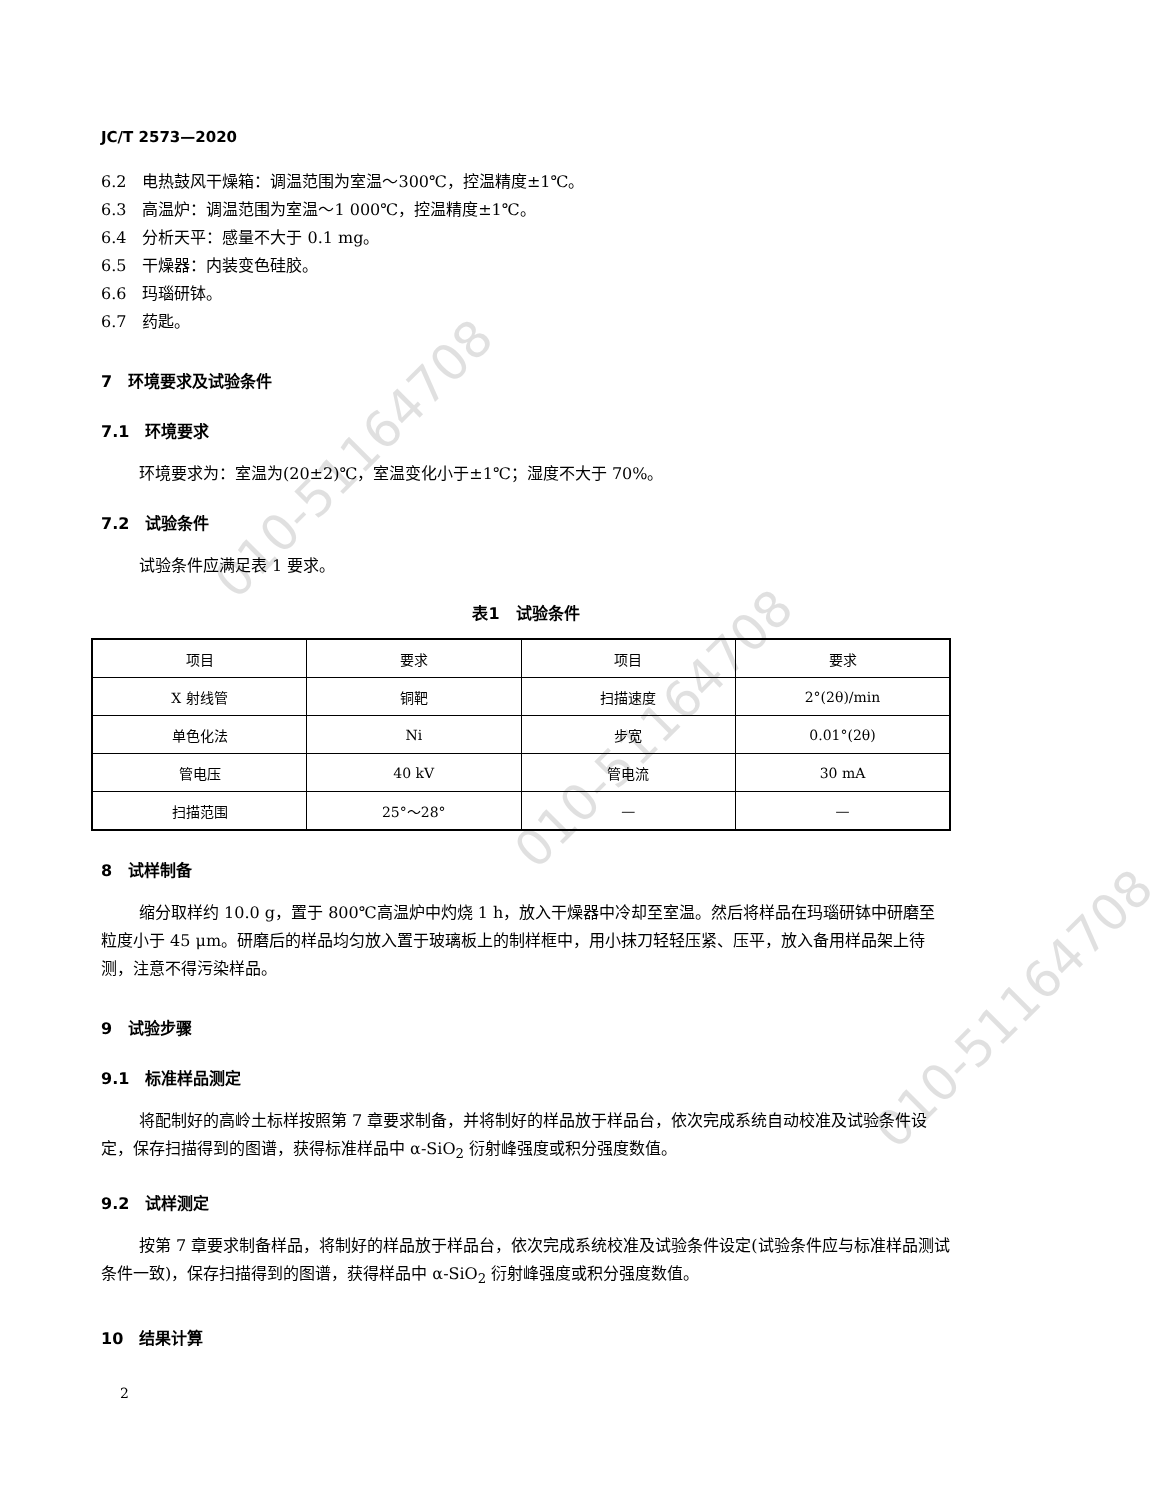010-51164708
010-51164708
010-51164708
JC/T 2573—2020
6.2　电热鼓风干燥箱：调温范围为室温～300℃，控温精度±1℃。
6.3　高温炉：调温范围为室温～1 000℃，控温精度±1℃。
6.4　分析天平：感量不大于 0.1 mg。
6.5　干燥器：内装变色硅胶。
6.6　玛瑙研钵。
6.7　药匙。
7　环境要求及试验条件
7.1　环境要求
环境要求为：室温为(20±2)℃，室温变化小于±1℃；湿度不大于 70%。
7.2　试验条件
试验条件应满足表 1 要求。
表1　试验条件
| 项目 | 要求 | 项目 | 要求 |
| X 射线管 | 铜靶 | 扫描速度 | 2°(2θ)/min |
| 单色化法 | Ni | 步宽 | 0.01°(2θ) |
| 管电压 | 40 kV | 管电流 | 30 mA |
| 扫描范围 | 25°～28° | — | — |
8　试样制备
缩分取样约 10.0 g，置于 800℃高温炉中灼烧 1 h，放入干燥器中冷却至室温。然后将样品在玛瑙研钵中研磨至粒度小于 45 μm。研磨后的样品均匀放入置于玻璃板上的制样框中，用小抹刀轻轻压紧、压平，放入备用样品架上待测，注意不得污染样品。
9　试验步骤
9.1　标准样品测定
将配制好的高岭土标样按照第 7 章要求制备，并将制好的样品放于样品台，依次完成系统自动校准及试验条件设定，保存扫描得到的图谱，获得标准样品中 α-SiO<sub>2</sub> 衍射峰强度或积分强度数值。
9.2　试样测定
按第 7 章要求制备样品，将制好的样品放于样品台，依次完成系统校准及试验条件设定(试验条件应与标准样品测试条件一致)，保存扫描得到的图谱，获得样品中 α-SiO<sub>2</sub> 衍射峰强度或积分强度数值。
10　结果计算
2